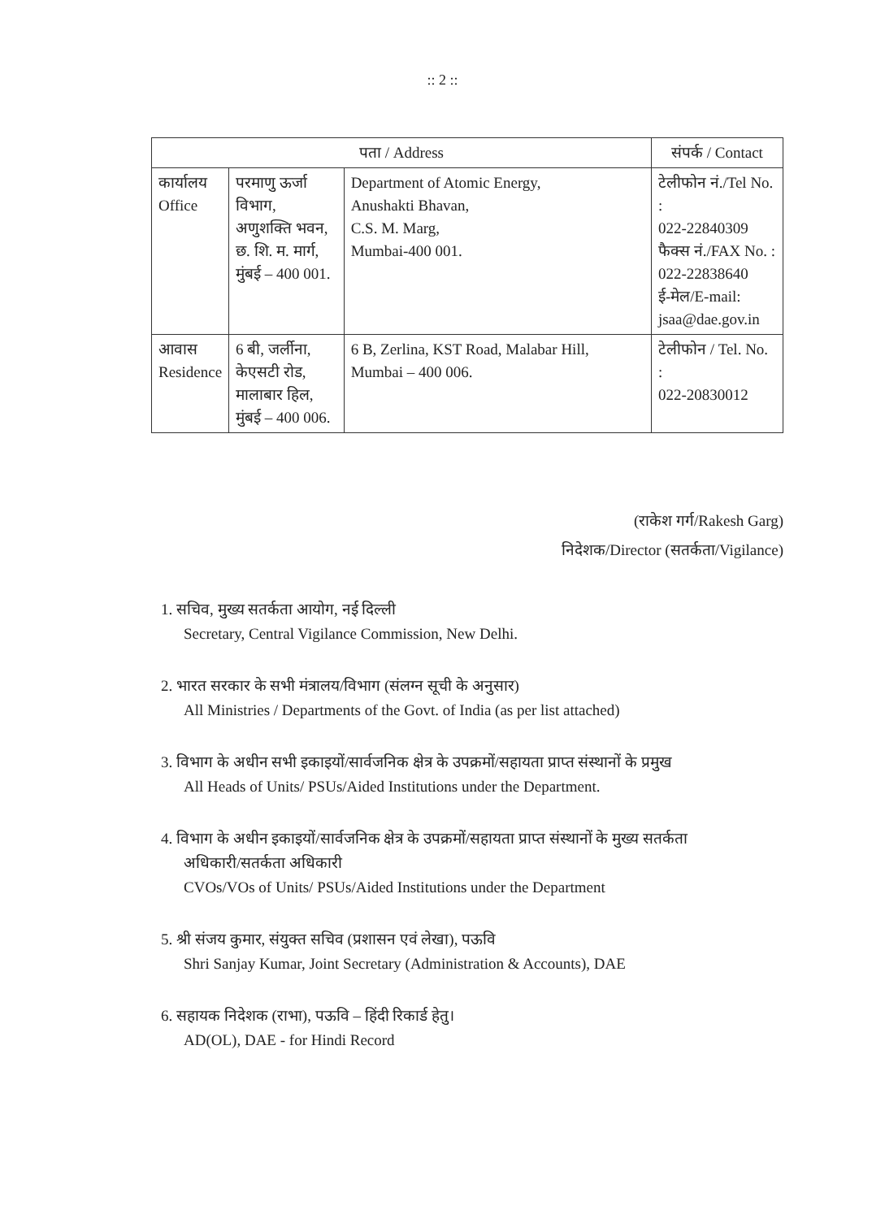:: 2 ::
| पता / Address | | | संपर्क / Contact |
| --- | --- | --- | --- |
| कार्यालय Office | परमाणु ऊर्जा विभाग, अणुशक्ति भवन, छ. शि. म. मार्ग, मुंबई – 400 001. | Department of Atomic Energy, Anushakti Bhavan, C.S. M. Marg, Mumbai-400 001. | टेलीफोन नं./Tel No. : 022-22840309 फैक्स नं./FAX No. : 022-22838640 ई-मेल/E-mail: jsaa@dae.gov.in |
| आवास Residence | 6 बी, जर्लीना, केएसटी रोड, मालाबार हिल, मुंबई – 400 006. | 6 B, Zerlina, KST Road, Malabar Hill, Mumbai – 400 006. | टेलीफोन / Tel. No. : 022-20830012 |
(राकेश गर्ग/Rakesh Garg)
निदेशक/Director (सतर्कता/Vigilance)
1. सचिव, मुख्य सतर्कता आयोग, नई दिल्ली
Secretary, Central Vigilance Commission, New Delhi.
2. भारत सरकार के सभी मंत्रालय/विभाग (संलग्न सूची के अनुसार)
All Ministries / Departments of the Govt. of India (as per list attached)
3. विभाग के अधीन सभी इकाइयों/सार्वजनिक क्षेत्र के उपक्रमों/सहायता प्राप्त संस्थानों के प्रमुख
All Heads of Units/ PSUs/Aided Institutions under the Department.
4. विभाग के अधीन इकाइयों/सार्वजनिक क्षेत्र के उपक्रमों/सहायता प्राप्त संस्थानों के मुख्य सतर्कता
अधिकारी/सतर्कता अधिकारी
CVOs/VOs of Units/ PSUs/Aided Institutions under the Department
5. श्री संजय कुमार, संयुक्त सचिव (प्रशासन एवं लेखा), पऊवि
Shri Sanjay Kumar, Joint Secretary (Administration & Accounts), DAE
6. सहायक निदेशक (राभा), पऊवि – हिंदी रिकार्ड हेतु।
AD(OL), DAE - for Hindi Record